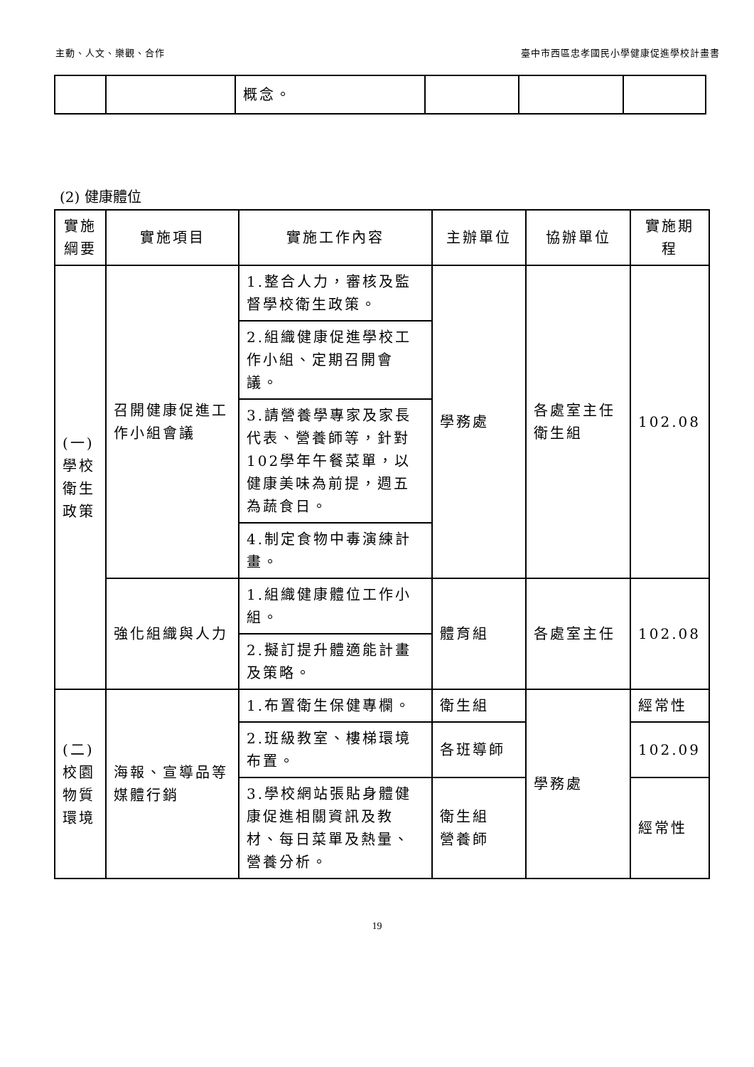主動、人文、樂觀、合作 臺中市西區忠孝國民小學健康促進學校計畫書
| | | 概念。 | | | |
(2) 健康體位
| 實施 綱要 | 實施項目 | 實施工作內容 | 主辦單位 | 協辦單位 | 實施期 程 |
| --- | --- | --- | --- | --- | --- |
| (一) 學校 衛生 政策 | 召開健康促進工作小組會議 | 1.整合人力，審核及監督學校衛生政策。 | 學務處 | 各處室主任 衛生組 | 102.08 |
| | | 2.組織健康促進學校工作小組、定期召開會議。 | | | |
| | | 3.請營養學專家及家長代表、營養師等，針對102學年午餐菜單，以健康美味為前提，週五為蔬食日。 | | | |
| | | 4.制定食物中毒演練計畫。 | | | |
| | 強化組織與人力 | 1.組織健康體位工作小組。 | 體育組 | 各處室主任 | 102.08 |
| | | 2.擬訂提升體適能計畫及策略。 | | | |
| (二) 校園 物質 環境 | 海報、宣導品等媒體行銷 | 1.布置衛生保健專欄。 | 衛生組 | 學務處 | 經常性 |
| | | 2.班級教室、樓梯環境布置。 | 各班導師 | | 102.09 |
| | | 3.學校網站張貼身體健康促進相關資訊及教材、每日菜單及熱量、營養分析。 | 衛生組 營養師 | | 經常性 |
19